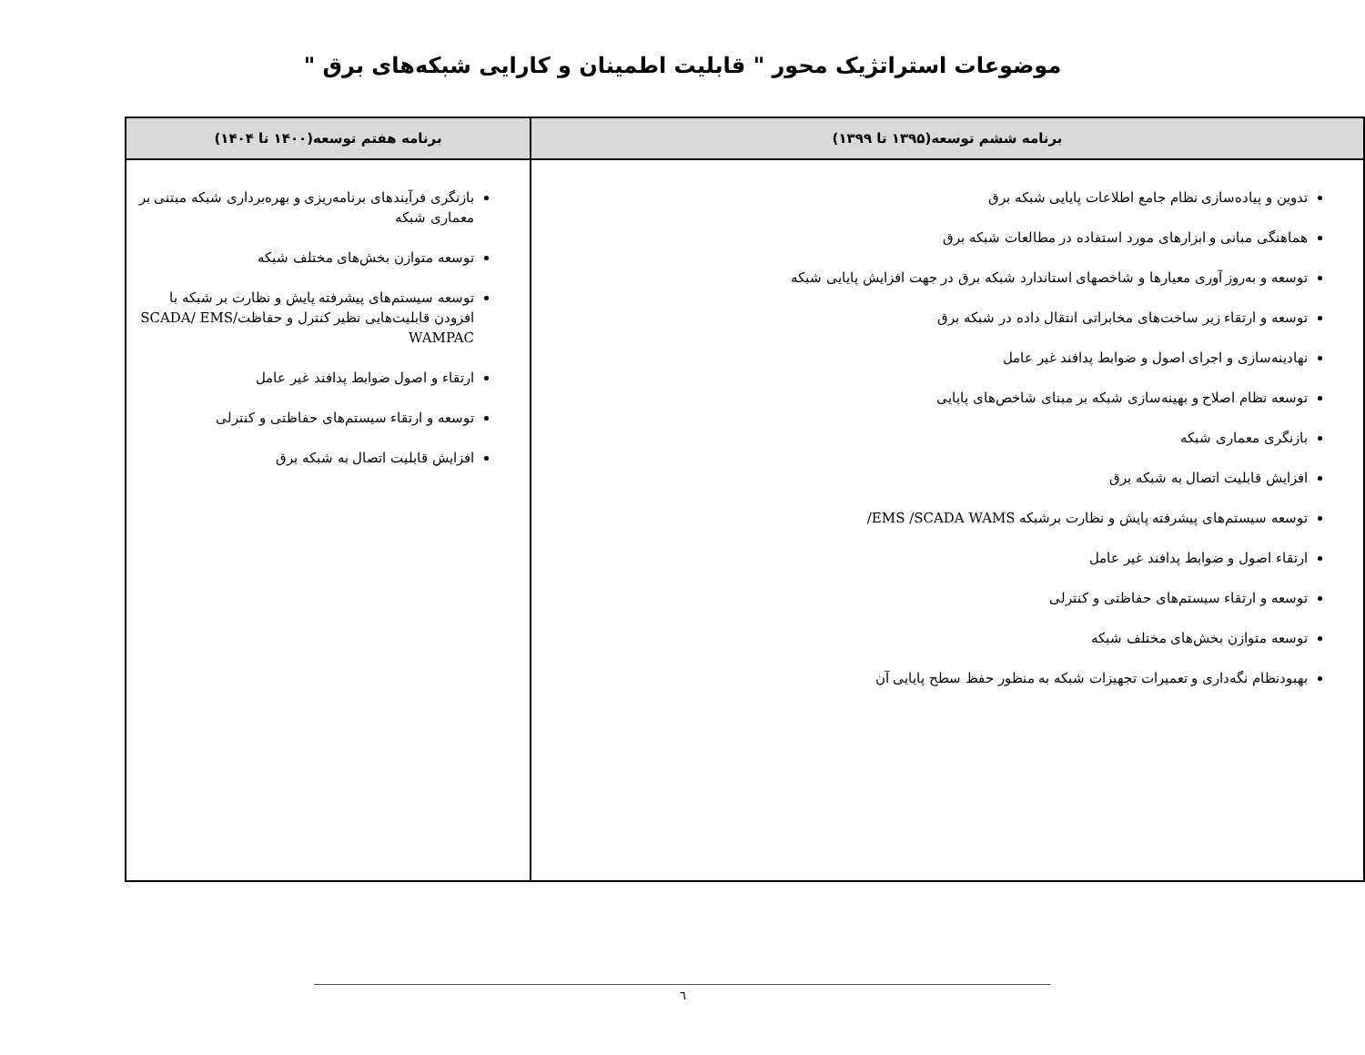موضوعات استراتژیک محور " قابلیت اطمینان و کارایی شبکه‌های برق "
| برنامه ششم توسعه(۱۳۹۵ تا ۱۳۹۹) | برنامه هفتم توسعه(۱۴۰۰ تا ۱۴۰۴) |
| --- | --- |
| تدوین و پیاده‌سازی نظام جامع اطلاعات پایایی شبکه برق هماهنگی مبانی و ابزارهای مورد استفاده در مطالعات شبکه برق توسعه و به‌روز آوری معیارها و شاخصهای استاندارد شبکه برق در جهت افزایش پایایی شبکه توسعه و ارتقاء زیر ساخت‌های مخابراتی انتقال داده در شبکه برق نهادینه‌سازی و اجرای اصول و ضوابط پدافند غیر عامل توسعه نظام اصلاح و بهینه‌سازی شبکه بر مبنای شاخص‌های پایایی بازنگری معماری شبکه افزایش قابلیت اتصال به شبکه برق توسعه سیستم‌های پیشرفته پایش و نظارت برشبکه EMS /SCADA WAMS/ ارتقاء اصول و ضوابط پدافند غیر عامل توسعه و ارتقاء سیستم‌های حفاظتی و کنترلی توسعه متوازن بخش‌های مختلف شبکه بهبودنظام نگه‌داری و تعمیرات تجهیزات شبکه به منظور حفظ سطح پایایی آن | بازنگری فرآیندهای برنامه‌ریزی و بهره‌برداری شبکه مبتنی بر معماری شبکه توسعه متوازن بخش‌های مختلف شبکه توسعه سیستم‌های پیشرفته پایش و نظارت بر شبکه با افزودن قابلیت‌هایی نظیر کنترل و حفاظتSCADA/ EMS/ WAMPAC ارتقاء و اصول ضوابط پدافند غیر عامل توسعه و ارتقاء سیستم‌های حفاظتی و کنترلی افزایش قابلیت اتصال به شبکه برق |
٦